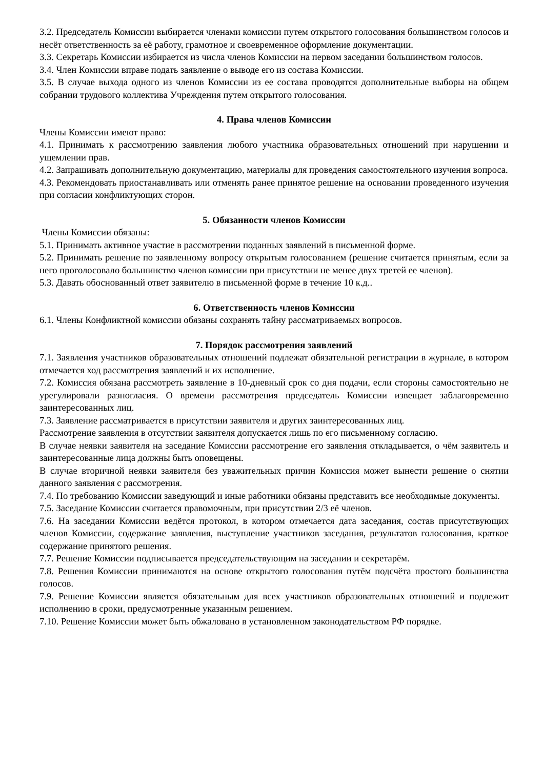3.2. Председатель Комиссии выбирается членами комиссии путем открытого голосования большинством голосов и несёт ответственность за её работу, грамотное и своевременное оформление документации.
3.3. Секретарь Комиссии избирается из числа членов Комиссии на первом заседании большинством голосов.
3.4. Член Комиссии вправе подать заявление о выводе его из состава Комиссии.
3.5. В случае выхода одного из членов Комиссии из ее состава проводятся дополнительные выборы на общем собрании трудового коллектива Учреждения путем открытого голосования.
4. Права членов Комиссии
Члены Комиссии имеют право:
4.1. Принимать к рассмотрению заявления любого участника образовательных отношений при нарушении и ущемлении прав.
4.2. Запрашивать дополнительную документацию, материалы для проведения самостоятельного изучения вопроса.
4.3. Рекомендовать приостанавливать или отменять ранее принятое решение на основании проведенного изучения при согласии конфликтующих сторон.
5. Обязанности членов Комиссии
Члены Комиссии обязаны:
5.1. Принимать активное участие в рассмотрении поданных заявлений в письменной форме.
5.2. Принимать решение по заявленному вопросу открытым голосованием (решение считается принятым, если за него проголосовало большинство членов комиссии при присутствии не менее двух третей ее членов).
5.3. Давать обоснованный ответ заявителю в письменной форме в течение 10 к.д..
6. Ответственность членов Комиссии
6.1. Члены Конфликтной комиссии обязаны сохранять тайну рассматриваемых вопросов.
7. Порядок рассмотрения заявлений
7.1. Заявления участников образовательных отношений подлежат обязательной регистрации в журнале, в котором отмечается ход рассмотрения заявлений и их исполнение.
7.2. Комиссия обязана рассмотреть заявление в 10-дневный срок со дня подачи, если стороны самостоятельно не урегулировали разногласия. О времени рассмотрения председатель Комиссии извещает заблаговременно заинтересованных лиц.
7.3. Заявление рассматривается в присутствии заявителя и других заинтересованных лиц.
Рассмотрение заявления в отсутствии заявителя допускается лишь по его письменному согласию.
В случае неявки заявителя на заседание Комиссии рассмотрение его заявления откладывается, о чём заявитель и заинтересованные лица должны быть оповещены.
В случае вторичной неявки заявителя без уважительных причин Комиссия может вынести решение о снятии данного заявления с рассмотрения.
7.4. По требованию Комиссии заведующий и иные работники обязаны представить все необходимые документы.
7.5. Заседание Комиссии считается правомочным, при присутствии 2/3 её членов.
7.6. На заседании Комиссии ведётся протокол, в котором отмечается дата заседания, состав присутствующих членов Комиссии, содержание заявления, выступление участников заседания, результатов голосования, краткое содержание принятого решения.
7.7. Решение Комиссии подписывается председательствующим на заседании и секретарём.
7.8. Решения Комиссии принимаются на основе открытого голосования путём подсчёта простого большинства голосов.
7.9. Решение Комиссии является обязательным для всех участников образовательных отношений и подлежит исполнению в сроки, предусмотренные указанным решением.
7.10. Решение Комиссии может быть обжаловано в установленном законодательством РФ порядке.